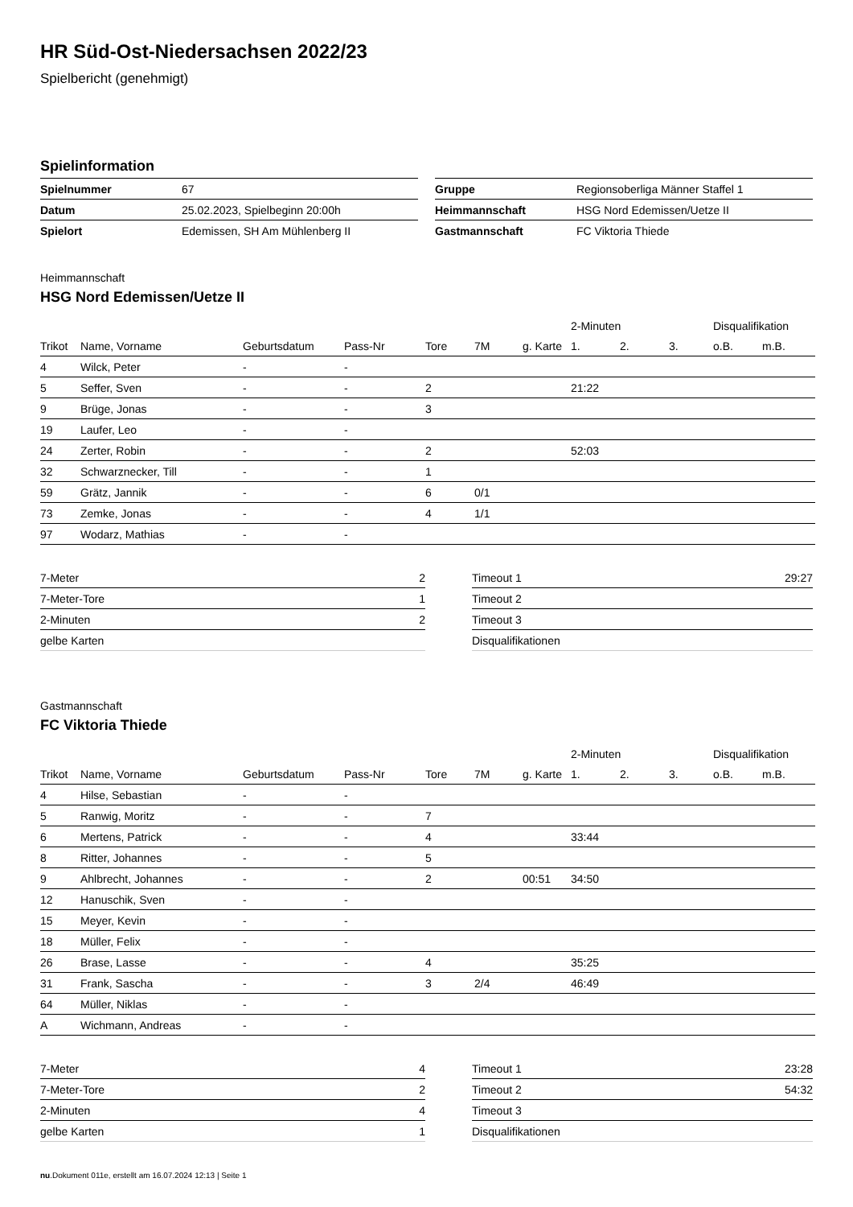HR Süd-Ost-Niedersachsen 2022/23
Spielbericht (genehmigt)
Spielinformation
| Spielnummer | 67 |
| Datum | 25.02.2023, Spielbeginn 20:00h |
| Spielort | Edemissen, SH Am Mühlenberg II |
| Gruppe | Regionsoberliga Männer Staffel 1 |
| Heimmannschaft | HSG Nord Edemissen/Uetze II |
| Gastmannschaft | FC Viktoria Thiede |
Heimmannschaft
HSG Nord Edemissen/Uetze II
| | | | | | | | 2-Minuten | | | Disqualifikation | |
| --- | --- | --- | --- | --- | --- | --- | --- | --- | --- | --- | --- |
| Trikot | Name, Vorname | Geburtsdatum | Pass-Nr | Tore | 7M | g. Karte | 1. | 2. | 3. | o.B. | m.B. |
| 4 | Wilck, Peter | - | - | | | | | | | | |
| 5 | Seffer, Sven | - | - | 2 | | | 21:22 | | | | |
| 9 | Brüge, Jonas | - | - | 3 | | | | | | | |
| 19 | Laufer, Leo | - | - | | | | | | | | |
| 24 | Zerter, Robin | - | - | 2 | | | 52:03 | | | | |
| 32 | Schwarznecker, Till | - | - | 1 | | | | | | | |
| 59 | Grätz, Jannik | - | - | 6 | 0/1 | | | | | | |
| 73 | Zemke, Jonas | - | - | 4 | 1/1 | | | | | | |
| 97 | Wodarz, Mathias | - | - | | | | | | | | |
| 7-Meter | 2 |
| 7-Meter-Tore | 1 |
| 2-Minuten | 2 |
| gelbe Karten | |
| Timeout 1 | 29:27 |
| Timeout 2 | |
| Timeout 3 | |
| Disqualifikationen | |
Gastmannschaft
FC Viktoria Thiede
| | | | | | | | 2-Minuten | | | Disqualifikation | |
| --- | --- | --- | --- | --- | --- | --- | --- | --- | --- | --- | --- |
| Trikot | Name, Vorname | Geburtsdatum | Pass-Nr | Tore | 7M | g. Karte | 1. | 2. | 3. | o.B. | m.B. |
| 4 | Hilse, Sebastian | - | - | | | | | | | | |
| 5 | Ranwig, Moritz | - | - | 7 | | | | | | | |
| 6 | Mertens, Patrick | - | - | 4 | | | 33:44 | | | | |
| 8 | Ritter, Johannes | - | - | 5 | | | | | | | |
| 9 | Ahlbrecht, Johannes | - | - | 2 | | 00:51 | 34:50 | | | | |
| 12 | Hanuschik, Sven | - | - | | | | | | | | |
| 15 | Meyer, Kevin | - | - | | | | | | | | |
| 18 | Müller, Felix | - | - | | | | | | | | |
| 26 | Brase, Lasse | - | - | 4 | | | 35:25 | | | | |
| 31 | Frank, Sascha | - | - | 3 | 2/4 | | 46:49 | | | | |
| 64 | Müller, Niklas | - | - | | | | | | | | |
| A | Wichmann, Andreas | - | - | | | | | | | | |
| 7-Meter | 4 |
| 7-Meter-Tore | 2 |
| 2-Minuten | 4 |
| gelbe Karten | 1 |
| Timeout 1 | 23:28 |
| Timeout 2 | 54:32 |
| Timeout 3 | |
| Disqualifikationen | |
nu.Dokument 011e, erstellt am 16.07.2024 12:13 | Seite 1